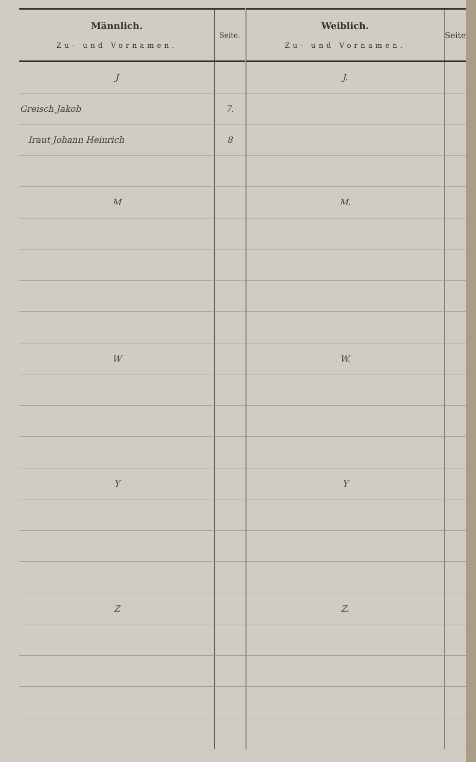| Männlich. Zu- und Vornamen. | Seite. | Weiblich. Zu- und Vornamen. | Seite |
| --- | --- | --- | --- |
| J | | J. | |
| Greisch Jakob | 7. | | |
| Iraut Johann Heinrich | 8 | | |
| M | | M. | |
| W | | W. | |
| Y | | Y | |
| Z | | Z. | |